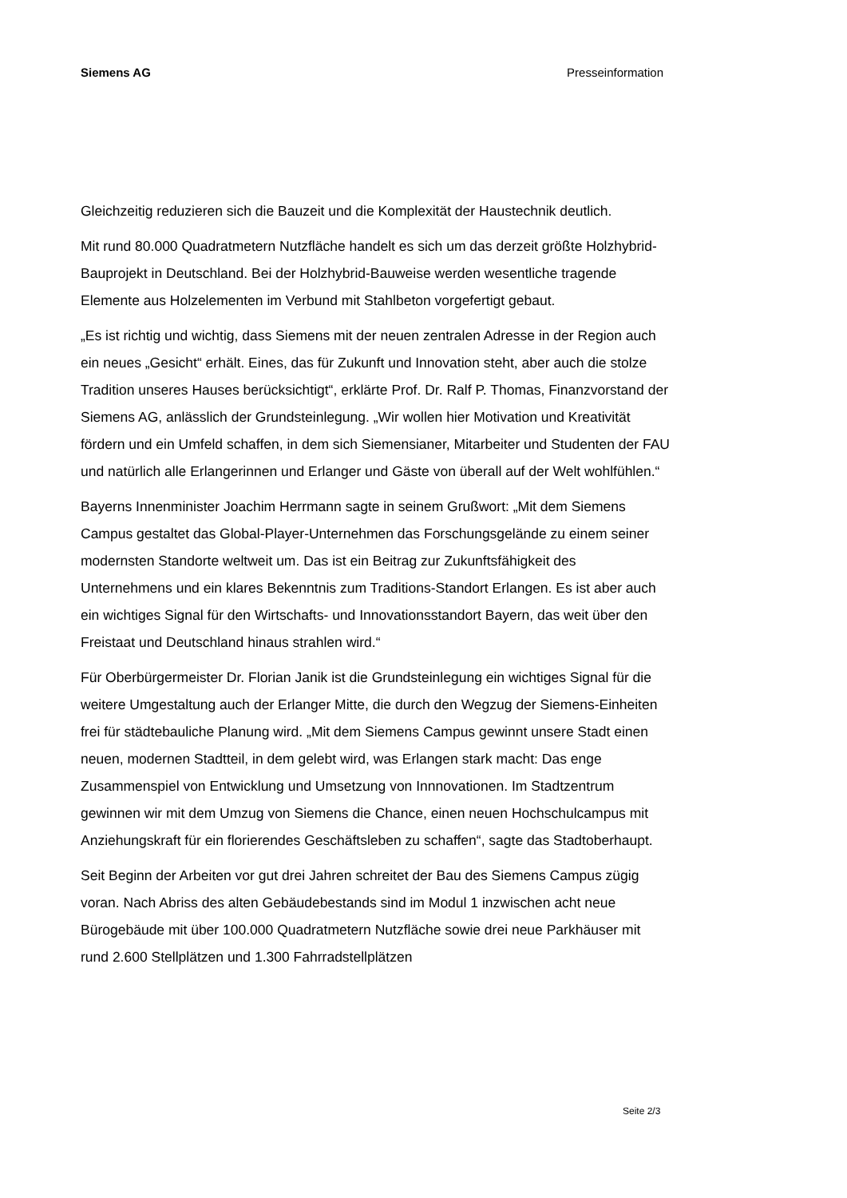Siemens AG Presseinformation
Gleichzeitig reduzieren sich die Bauzeit und die Komplexität der Haustechnik deutlich.
Mit rund 80.000 Quadratmetern Nutzfläche handelt es sich um das derzeit größte Holzhybrid-Bauprojekt in Deutschland. Bei der Holzhybrid-Bauweise werden wesentliche tragende Elemente aus Holzelementen im Verbund mit Stahlbeton vorgefertigt gebaut.
„Es ist richtig und wichtig, dass Siemens mit der neuen zentralen Adresse in der Region auch ein neues „Gesicht“ erhält. Eines, das für Zukunft und Innovation steht, aber auch die stolze Tradition unseres Hauses berücksichtigt“, erklärte Prof. Dr. Ralf P. Thomas, Finanzvorstand der Siemens AG, anlässlich der Grundsteinlegung. „Wir wollen hier Motivation und Kreativität fördern und ein Umfeld schaffen, in dem sich Siemensianer, Mitarbeiter und Studenten der FAU und natürlich alle Erlangerinnen und Erlanger und Gäste von überall auf der Welt wohlfühlen.“
Bayerns Innenminister Joachim Herrmann sagte in seinem Grußwort: „Mit dem Siemens Campus gestaltet das Global-Player-Unternehmen das Forschungsgelände zu einem seiner modernsten Standorte weltweit um. Das ist ein Beitrag zur Zukunftsfähigkeit des Unternehmens und ein klares Bekenntnis zum Traditions-Standort Erlangen. Es ist aber auch ein wichtiges Signal für den Wirtschafts- und Innovationsstandort Bayern, das weit über den Freistaat und Deutschland hinaus strahlen wird.“
Für Oberbürgermeister Dr. Florian Janik ist die Grundsteinlegung ein wichtiges Signal für die weitere Umgestaltung auch der Erlanger Mitte, die durch den Wegzug der Siemens-Einheiten frei für städtebauliche Planung wird. „Mit dem Siemens Campus gewinnt unsere Stadt einen neuen, modernen Stadtteil, in dem gelebt wird, was Erlangen stark macht: Das enge Zusammenspiel von Entwicklung und Umsetzung von Innnovationen. Im Stadtzentrum gewinnen wir mit dem Umzug von Siemens die Chance, einen neuen Hochschulcampus mit Anziehungskraft für ein florierendes Geschäftsleben zu schaffen“, sagte das Stadtoberhaupt.
Seit Beginn der Arbeiten vor gut drei Jahren schreitet der Bau des Siemens Campus zügig voran. Nach Abriss des alten Gebäudebestands sind im Modul 1 inzwischen acht neue Bürogebäude mit über 100.000 Quadratmetern Nutzfläche sowie drei neue Parkhäuser mit rund 2.600 Stellplätzen und 1.300 Fahrradstellplätzen
Seite 2/3